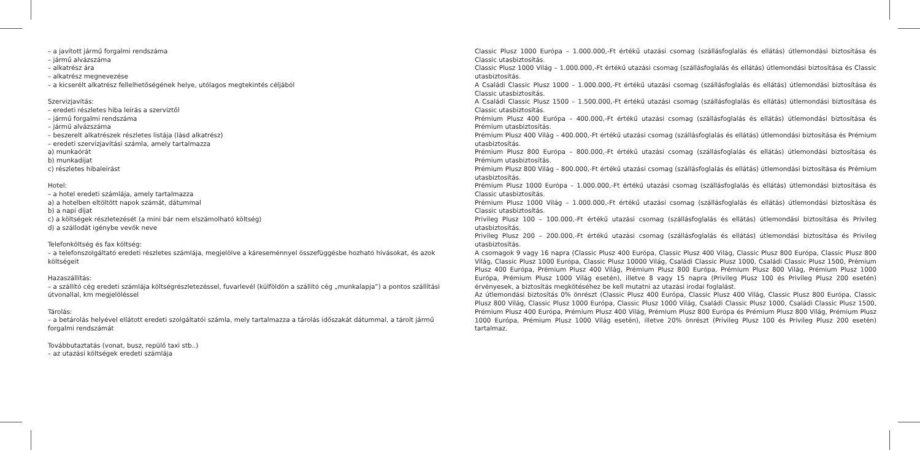– a javított jármű forgalmi rendszáma
– jármű alvázszáma
– alkatrész ára
– alkatrész megnevezése
– a kicserélt alkatrész fellelhetőségének helye, utólagos megtekintés céljából
Szervizjavítás:
– eredeti részletes hiba leírás a szerviztől
– jármű forgalmi rendszáma
– jármű alvázszáma
– beszerelt alkatrészek részletes listája (lásd alkatrész)
– eredeti szervizjavítási számla, amely tartalmazza
a) munkaórát
b) munkadíjat
c) részletes hibaleírást
Hotel:
– a hotel eredeti számlája, amely tartalmazza
a) a hotelben eltöltött napok számát, dátummal
b) a napi díjat
c) a költségek részletezését (a mini bár nem elszámolható költség)
d) a szállodát igénybe vevők neve
Telefonköltség és fax költség:
– a telefonszolgáltató eredeti részletes számlája, megjelölve a káreseménnyel összefüggésbe hozható hívásokat, és azok költségeit
Hazaszállítás:
– a szállító cég eredeti számlája költségrészletezéssel, fuvarlevél (külföldön a szállító cég „munkalapja”) a pontos szállítási útvonallal, km megjelöléssel
Tárolás:
– a betárolás helyével ellátott eredeti szolgáltatói számla, mely tartalmazza a tárolás időszakát dátummal, a tárolt jármű forgalmi rendszámát
Továbbutaztatás (vonat, busz, repülő taxi stb..)
– az utazási költségek eredeti számlája
Classic Plusz 1000 Európa – 1.000.000,-Ft értékű utazási csomag (szállásfoglalás és ellátás) útlemondási biztosítása és Classic utasbiztosítás.
Classic Plusz 1000 Világ – 1.000.000,-Ft értékű utazási csomag (szállásfoglalás és ellátás) útlemondási biztosítása és Classic utasbiztosítás.
A Családi Classic Plusz 1000 – 1.000.000,-Ft értékű utazási csomag (szállásfoglalás és ellátás) útlemondási biztosítása és Classic utasbiztosítás.
A Családi Classic Plusz 1500 – 1.500.000,-Ft értékű utazási csomag (szállásfoglalás és ellátás) útlemondási biztosítása és Classic utasbiztosítás.
Prémium Plusz 400 Európa – 400.000,-Ft értékű utazási csomag (szállásfoglalás és ellátás) útlemondási biztosítása és Prémium utasbiztosítás.
Prémium Plusz 400 Világ – 400.000,-Ft értékű utazási csomag (szállásfoglalás és ellátás) útlemondási biztosítása és Prémium utasbiztosítás.
Prémium Plusz 800 Európa – 800.000,-Ft értékű utazási csomag (szállásfoglalás és ellátás) útlemondási biztosítása és Prémium utasbiztosítás.
Prémium Plusz 800 Világ – 800.000,-Ft értékű utazási csomag (szállásfoglalás és ellátás) útlemondási biztosítása és Prémium utasbiztosítás.
Prémium Plusz 1000 Európa – 1.000.000,-Ft értékű utazási csomag (szállásfoglalás és ellátás) útlemondási biztosítása és Classic utasbiztosítás.
Prémium Plusz 1000 Világ – 1.000.000,-Ft értékű utazási csomag (szállásfoglalás és ellátás) útlemondási biztosítása és Classic utasbiztosítás.
Privileg Plusz 100 – 100.000,-Ft értékű utazási csomag (szállásfoglalás és ellátás) útlemondási biztosítása és Privileg utasbiztosítás.
Privileg Plusz 200 – 200.000,-Ft értékű utazási csomag (szállásfoglalás és ellátás) útlemondási biztosítása és Privileg utasbiztosítás.
A csomagok 9 vagy 16 napra (Classic Plusz 400 Európa, Classic Plusz 400 Világ, Classic Plusz 800 Európa, Classic Plusz 800 Világ, Classic Plusz 1000 Európa, Classic Plusz 10000 Világ, Családi Classic Plusz 1000, Családi Classic Plusz 1500, Prémium Plusz 400 Európa, Prémium Plusz 400 Világ, Prémium Plusz 800 Európa, Prémium Plusz 800 Világ, Prémium Plusz 1000 Európa, Prémium Plusz 1000 Világ esetén), illetve 8 vagy 15 napra (Privileg Plusz 100 és Privileg Plusz 200 esetén) érvényesek, a biztosítás megkötéséhez be kell mutatni az utazási irodai foglalást.
Az útlemondási biztosítás 0% önrészt (Classic Plusz 400 Európa, Classic Plusz 400 Világ, Classic Plusz 800 Európa, Classic Plusz 800 Világ, Classic Plusz 1000 Európa, Classic Plusz 1000 Világ, Családi Classic Plusz 1000, Családi Classic Plusz 1500, Prémium Plusz 400 Európa, Prémium Plusz 400 Világ, Prémium Plusz 800 Európa és Prémium Plusz 800 Világ, Prémium Plusz 1000 Európa, Prémium Plusz 1000 Világ esetén), illetve 20% önrészt (Privileg Plusz 100 és Privileg Plusz 200 esetén) tartalmaz.